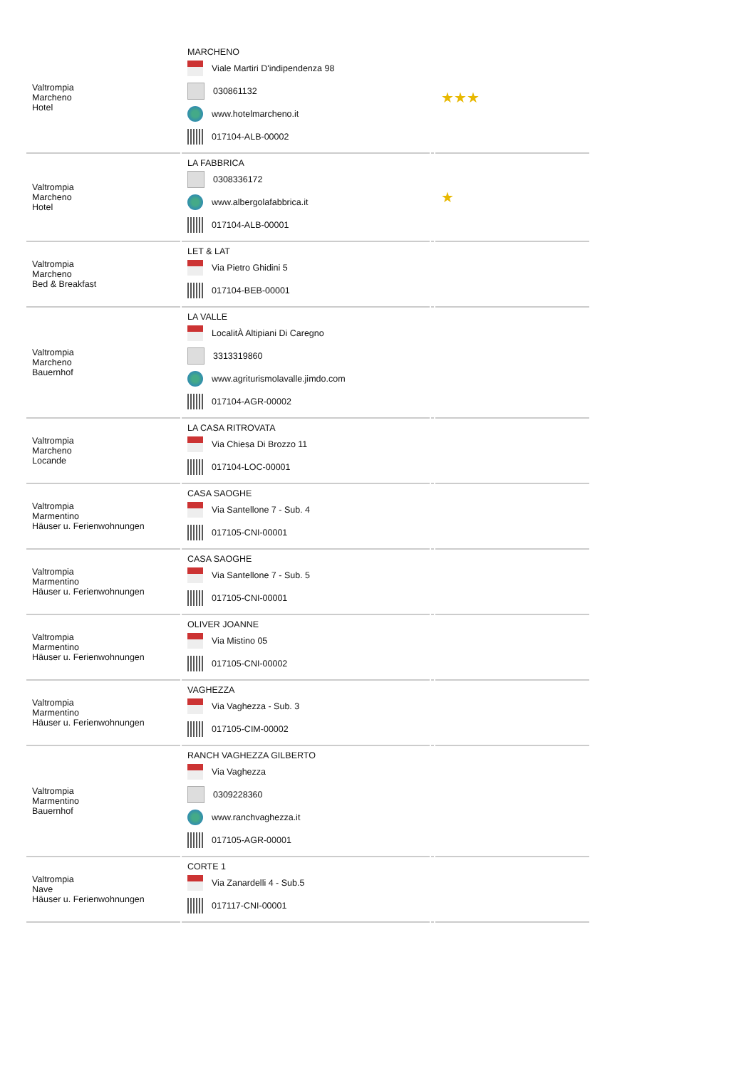| Valtrompia Marcheno Hotel | MARCHENO Viale Martiri D'indipendenza 98 030861132 www.hotelmarcheno.it 017104-ALB-00002 | | ★★★ |
| Valtrompia Marcheno Hotel | LA FABBRICA 0308336172 www.albergolafabbrica.it 017104-ALB-00001 | | ★ |
| Valtrompia Marcheno Bed & Breakfast | LET & LAT Via Pietro Ghidini 5 017104-BEB-00001 | | |
| Valtrompia Marcheno Bauernhof | LA VALLE LocalitÀ Altipiani Di Caregno 3313319860 www.agriturismolavalle.jimdo.com 017104-AGR-00002 | | |
| Valtrompia Marcheno Locande | LA CASA RITROVATA Via Chiesa Di Brozzo 11 017104-LOC-00001 | | |
| Valtrompia Marmentino Häuser u. Ferienwohnungen | CASA SAOGHE Via Santellone 7 - Sub. 4 017105-CNI-00001 | | |
| Valtrompia Marmentino Häuser u. Ferienwohnungen | CASA SAOGHE Via Santellone 7 - Sub. 5 017105-CNI-00001 | | |
| Valtrompia Marmentino Häuser u. Ferienwohnungen | OLIVER JOANNE Via Mistino 05 017105-CNI-00002 | | |
| Valtrompia Marmentino Häuser u. Ferienwohnungen | VAGHEZZA Via Vaghezza - Sub. 3 017105-CIM-00002 | | |
| Valtrompia Marmentino Bauernhof | RANCH VAGHEZZA GILBERTO Via Vaghezza 0309228360 www.ranchvaghezza.it 017105-AGR-00001 | | |
| Valtrompia Nave Häuser u. Ferienwohnungen | CORTE 1 Via Zanardelli 4 - Sub.5 017117-CNI-00001 | | |